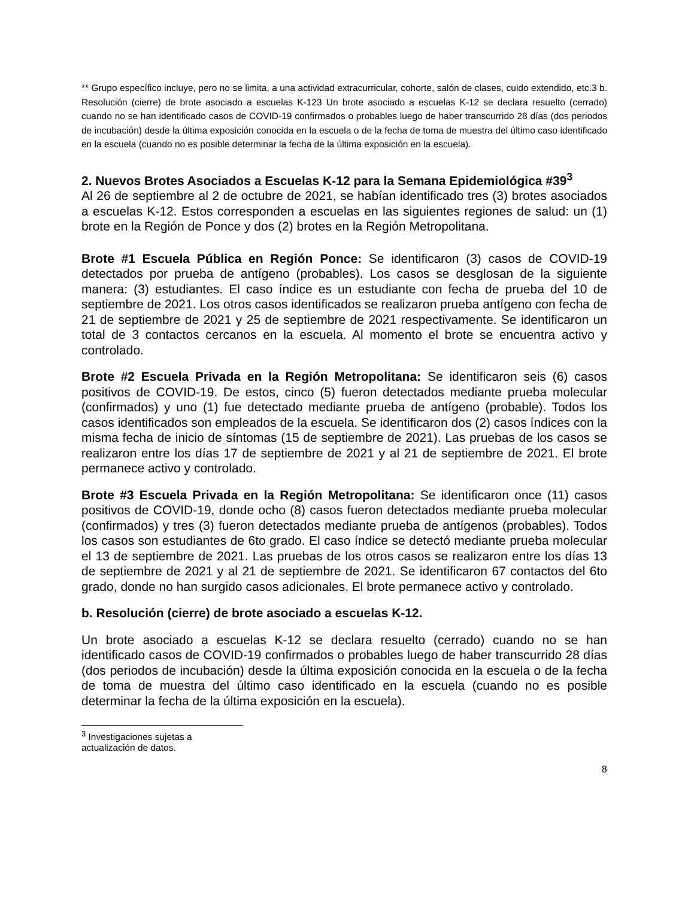** Grupo específico incluye, pero no se limita, a una actividad extracurricular, cohorte, salón de clases, cuido extendido, etc.3 b. Resolución (cierre) de brote asociado a escuelas K-123 Un brote asociado a escuelas K-12 se declara resuelto (cerrado) cuando no se han identificado casos de COVID-19 confirmados o probables luego de haber transcurrido 28 días (dos periodos de incubación) desde la última exposición conocida en la escuela o de la fecha de toma de muestra del último caso identificado en la escuela (cuando no es posible determinar la fecha de la última exposición en la escuela).
2. Nuevos Brotes Asociados a Escuelas K-12 para la Semana Epidemiológica #39<sup>3</sup>
Al 26 de septiembre al 2 de octubre de 2021, se habían identificado tres (3) brotes asociados a escuelas K-12. Estos corresponden a escuelas en las siguientes regiones de salud: un (1) brote en la Región de Ponce y dos (2) brotes en la Región Metropolitana.
Brote #1 Escuela Pública en Región Ponce: Se identificaron (3) casos de COVID-19 detectados por prueba de antígeno (probables). Los casos se desglosan de la siguiente manera: (3) estudiantes. El caso índice es un estudiante con fecha de prueba del 10 de septiembre de 2021. Los otros casos identificados se realizaron prueba antígeno con fecha de 21 de septiembre de 2021 y 25 de septiembre de 2021 respectivamente. Se identificaron un total de 3 contactos cercanos en la escuela. Al momento el brote se encuentra activo y controlado.
Brote #2 Escuela Privada en la Región Metropolitana: Se identificaron seis (6) casos positivos de COVID-19. De estos, cinco (5) fueron detectados mediante prueba molecular (confirmados) y uno (1) fue detectado mediante prueba de antígeno (probable). Todos los casos identificados son empleados de la escuela. Se identificaron dos (2) casos índices con la misma fecha de inicio de síntomas (15 de septiembre de 2021). Las pruebas de los casos se realizaron entre los días 17 de septiembre de 2021 y al 21 de septiembre de 2021. El brote permanece activo y controlado.
Brote #3 Escuela Privada en la Región Metropolitana: Se identificaron once (11) casos positivos de COVID-19, donde ocho (8) casos fueron detectados mediante prueba molecular (confirmados) y tres (3) fueron detectados mediante prueba de antígenos (probables). Todos los casos son estudiantes de 6to grado. El caso índice se detectó mediante prueba molecular el 13 de septiembre de 2021. Las pruebas de los otros casos se realizaron entre los días 13 de septiembre de 2021 y al 21 de septiembre de 2021. Se identificaron 67 contactos del 6to grado, donde no han surgido casos adicionales. El brote permanece activo y controlado.
b. Resolución (cierre) de brote asociado a escuelas K-12.
Un brote asociado a escuelas K-12 se declara resuelto (cerrado) cuando no se han identificado casos de COVID-19 confirmados o probables luego de haber transcurrido 28 días (dos periodos de incubación) desde la última exposición conocida en la escuela o de la fecha de toma de muestra del último caso identificado en la escuela (cuando no es posible determinar la fecha de la última exposición en la escuela).
<sup>3</sup> Investigaciones sujetas a actualización de datos.
8